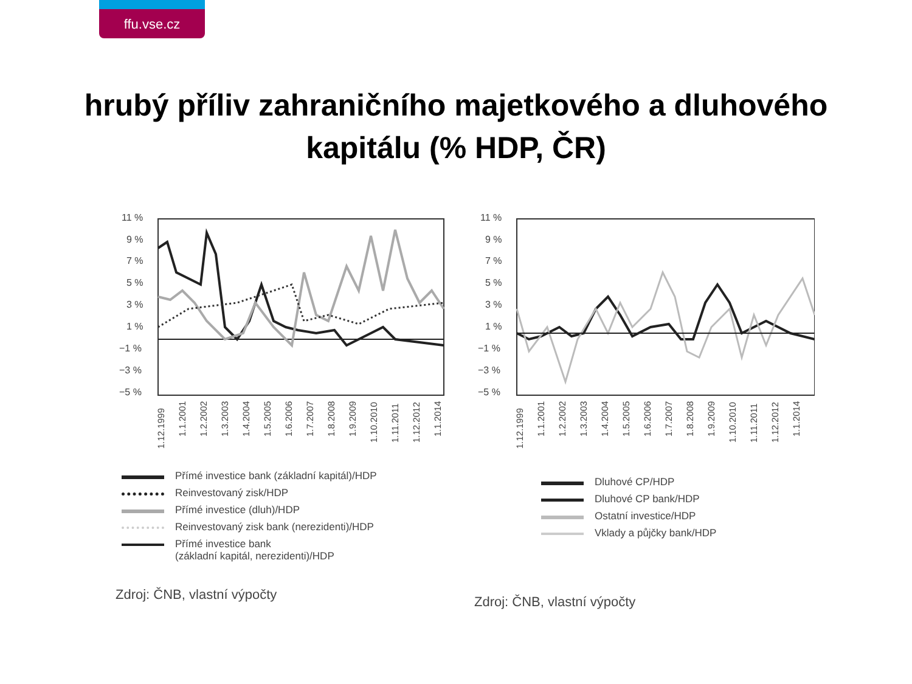ffu.vse.cz
hrubý příliv zahraničního majetkového a dluhového
kapitálu (% HDP, ČR)
11 %
9 %
7 %
5 %
3 %
1 %
−1 %
−3 %
−5 %
1.12.1999
1.1.2001
1.2.2002
1.3.2003
1.4.2004
1.5.2005
1.6.2006
1.7.2007
1.8.2008
1.9.2009
1.10.2010
1.11.2011
1.12.2012
1.1.2014
Přímé investice bank (základní kapitál)/HDP
Reinvestovaný zisk/HDP
Přímé investice (dluh)/HDP
Reinvestovaný zisk bank (nerezidenti)/HDP
Přímé investice bank
(základní kapitál, nerezidenti)/HDP
Zdroj: ČNB, vlastní výpočty
11 %
9 %
7 %
5 %
3 %
1 %
−1 %
−3 %
−5 %
1.12.1999
1.1.2001
1.2.2002
1.3.2003
1.4.2004
1.5.2005
1.6.2006
1.7.2007
1.8.2008
1.9.2009
1.10.2010
1.11.2011
1.12.2012
1.1.2014
Dluhové CP/HDP
Dluhové CP bank/HDP
Ostatní investice/HDP
Vklady a půjčky bank/HDP
Zdroj: ČNB, vlastní výpočty